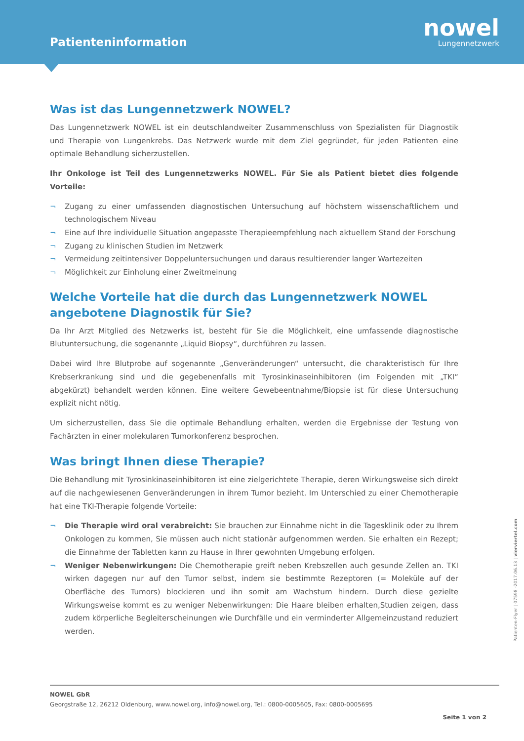Patienteninformation
nowel
Lungennetzwerk
Was ist das Lungennetzwerk NOWEL?
Das Lungennetzwerk NOWEL ist ein deutschlandweiter Zusammenschluss von Spezialisten für Diagnostik und Therapie von Lungenkrebs. Das Netzwerk wurde mit dem Ziel gegründet, für jeden Patienten eine optimale Behandlung sicherzustellen.
Ihr Onkologe ist Teil des Lungennetzwerks NOWEL. Für Sie als Patient bietet dies folgende Vorteile:
¬ Zugang zu einer umfassenden diagnostischen Untersuchung auf höchstem wissenschaftlichem und technologischem Niveau
¬ Eine auf Ihre individuelle Situation angepasste Therapieempfehlung nach aktuellem Stand der Forschung
¬ Zugang zu klinischen Studien im Netzwerk
¬ Vermeidung zeitintensiver Doppeluntersuchungen und daraus resultierender langer Wartezeiten
¬ Möglichkeit zur Einholung einer Zweitmeinung
Welche Vorteile hat die durch das Lungennetzwerk NOWEL angebotene Diagnostik für Sie?
Da Ihr Arzt Mitglied des Netzwerks ist, besteht für Sie die Möglichkeit, eine umfassende diagnostische Blutuntersuchung, die sogenannte „Liquid Biopsy“, durchführen zu lassen.
Dabei wird Ihre Blutprobe auf sogenannte „Genveränderungen“ untersucht, die charakteristisch für Ihre Krebserkrankung sind und die gegebenenfalls mit Tyrosinkinaseinhibitoren (im Folgenden mit „TKI“ abgekürzt) behandelt werden können. Eine weitere Gewebeentnahme/Biopsie ist für diese Untersuchung explizit nicht nötig.
Um sicherzustellen, dass Sie die optimale Behandlung erhalten, werden die Ergebnisse der Testung von Fachärzten in einer molekularen Tumorkonferenz besprochen.
Was bringt Ihnen diese Therapie?
Die Behandlung mit Tyrosinkinaseinhibitoren ist eine zielgerichtete Therapie, deren Wirkungsweise sich direkt auf die nachgewiesenen Genveränderungen in ihrem Tumor bezieht. Im Unterschied zu einer Chemotherapie hat eine TKI-Therapie folgende Vorteile:
¬ Die Therapie wird oral verabreicht: Sie brauchen zur Einnahme nicht in die Tagesklinik oder zu Ihrem Onkologen zu kommen, Sie müssen auch nicht stationär aufgenommen werden. Sie erhalten ein Rezept; die Einnahme der Tabletten kann zu Hause in Ihrer gewohnten Umgebung erfolgen.
¬ Weniger Nebenwirkungen: Die Chemotherapie greift neben Krebszellen auch gesunde Zellen an. TKI wirken dagegen nur auf den Tumor selbst, indem sie bestimmte Rezeptoren (= Moleküle auf der Oberfläche des Tumors) blockieren und ihn somit am Wachstum hindern. Durch diese gezielte Wirkungsweise kommt es zu weniger Nebenwirkungen: Die Haare bleiben erhalten,Studien zeigen, dass zudem körperliche Begleiterscheinungen wie Durchfälle und ein verminderter Allgemeinzustand reduziert werden.
Patienten-Flyer | 07598 -2017.06.13 | vierviertel.com
NOWEL GbR
Georgstraße 12, 26212 Oldenburg, www.nowel.org, info@nowel.org, Tel.: 0800-0005605, Fax: 0800-0005695
Seite 1 von 2